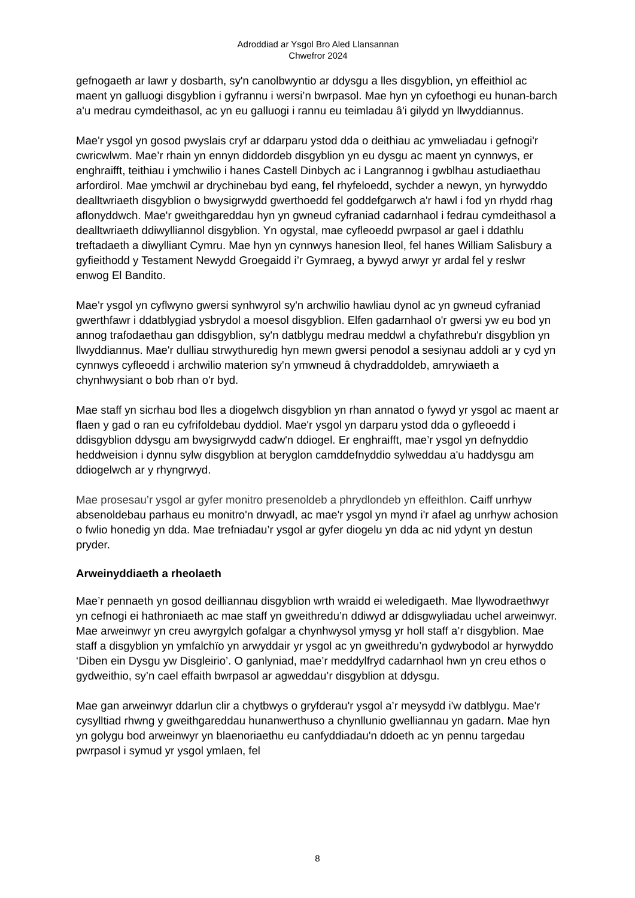Adroddiad ar Ysgol Bro Aled Llansannan
Chwefror 2024
gefnogaeth ar lawr y dosbarth, sy'n canolbwyntio ar ddysgu a lles disgyblion, yn effeithiol ac maent yn galluogi disgyblion i gyfrannu i wersi’n bwrpasol. Mae hyn yn cyfoethogi eu hunan-barch a'u medrau cymdeithasol, ac yn eu galluogi i rannu eu teimladau â'i gilydd yn llwyddiannus.
Mae'r ysgol yn gosod pwyslais cryf ar ddarparu ystod dda o deithiau ac ymweliadau i gefnogi'r cwricwlwm. Mae’r rhain yn ennyn diddordeb disgyblion yn eu dysgu ac maent yn cynnwys, er enghraifft, teithiau i ymchwilio i hanes Castell Dinbych ac i Langrannog i gwblhau astudiaethau arfordirol. Mae ymchwil ar drychinebau byd eang, fel rhyfeloedd, sychder a newyn, yn hyrwyddo dealltwriaeth disgyblion o bwysigrwydd gwerthoedd fel goddefgarwch a'r hawl i fod yn rhydd rhag aflonyddwch. Mae'r gweithgareddau hyn yn gwneud cyfraniad cadarnhaol i fedrau cymdeithasol a dealltwriaeth ddiwylliannol disgyblion. Yn ogystal, mae cyfleoedd pwrpasol ar gael i ddathlu treftadaeth a diwylliant Cymru. Mae hyn yn cynnwys hanesion lleol, fel hanes William Salisbury a gyfieithodd y Testament Newydd Groegaidd i’r Gymraeg, a bywyd arwyr yr ardal fel y reslwr enwog El Bandito.
Mae'r ysgol yn cyflwyno gwersi synhwyrol sy'n archwilio hawliau dynol ac yn gwneud cyfraniad gwerthfawr i ddatblygiad ysbrydol a moesol disgyblion. Elfen gadarnhaol o'r gwersi yw eu bod yn annog trafodaethau gan ddisgyblion, sy'n datblygu medrau meddwl a chyfathrebu'r disgyblion yn llwyddiannus. Mae'r dulliau strwythuredig hyn mewn gwersi penodol a sesiynau addoli ar y cyd yn cynnwys cyfleoedd i archwilio materion sy'n ymwneud â chydraddoldeb, amrywiaeth a chynhwysiant o bob rhan o'r byd.
Mae staff yn sicrhau bod lles a diogelwch disgyblion yn rhan annatod o fywyd yr ysgol ac maent ar flaen y gad o ran eu cyfrifoldebau dyddiol. Mae'r ysgol yn darparu ystod dda o gyfleoedd i ddisgyblion ddysgu am bwysigrwydd cadw'n ddiogel. Er enghraifft, mae’r ysgol yn defnyddio heddweision i dynnu sylw disgyblion at beryglon camddefnyddio sylweddau a'u haddysgu am ddiogelwch ar y rhyngrwyd.
Mae prosesau’r ysgol ar gyfer monitro presenoldeb a phrydlondeb yn effeithlon. Caiff unrhyw absenoldebau parhaus eu monitro'n drwyadl, ac mae'r ysgol yn mynd i'r afael ag unrhyw achosion o fwlio honedig yn dda. Mae trefniadau’r ysgol ar gyfer diogelu yn dda ac nid ydynt yn destun pryder.
Arweinyddiaeth a rheolaeth
Mae’r pennaeth yn gosod deilliannau disgyblion wrth wraidd ei weledigaeth. Mae llywodraethwyr yn cefnogi ei hathroniaeth ac mae staff yn gweithredu’n ddiwyd ar ddisgwyliadau uchel arweinwyr. Mae arweinwyr yn creu awyrgylch gofalgar a chynhwysol ymysg yr holl staff a’r disgyblion. Mae staff a disgyblion yn ymfalchïo yn arwyddair yr ysgol ac yn gweithredu’n gydwybodol ar hyrwyddo ‘Diben ein Dysgu yw Disgleirio’. O ganlyniad, mae’r meddylfryd cadarnhaol hwn yn creu ethos o gydweithio, sy’n cael effaith bwrpasol ar agweddau’r disgyblion at ddysgu.
Mae gan arweinwyr ddarlun clir a chytbwys o gryfderau'r ysgol a’r meysydd i'w datblygu. Mae'r cysylltiad rhwng y gweithgareddau hunanwerthuso a chynllunio gwelliannau yn gadarn. Mae hyn yn golygu bod arweinwyr yn blaenoriaethu eu canfyddiadau'n ddoeth ac yn pennu targedau pwrpasol i symud yr ysgol ymlaen, fel
8